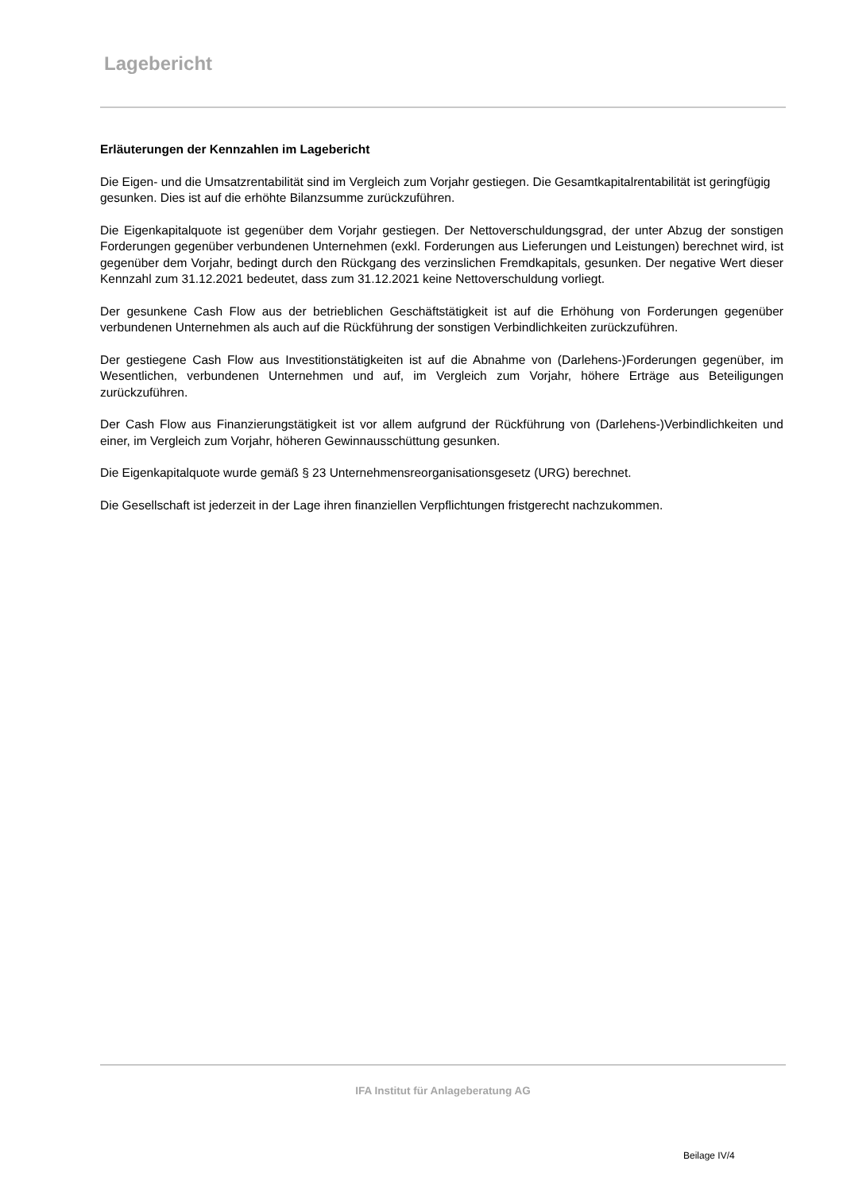Lagebericht
Erläuterungen der Kennzahlen im Lagebericht
Die Eigen- und die Umsatzrentabilität sind im Vergleich zum Vorjahr gestiegen. Die Gesamtkapitalrentabilität ist geringfügig gesunken. Dies ist auf die erhöhte Bilanzsumme zurückzuführen.
Die Eigenkapitalquote ist gegenüber dem Vorjahr gestiegen. Der Nettoverschuldungsgrad, der unter Abzug der sonstigen Forderungen gegenüber verbundenen Unternehmen (exkl. Forderungen aus Lieferungen und Leistungen) berechnet wird, ist gegenüber dem Vorjahr, bedingt durch den Rückgang des verzinslichen Fremdkapitals, gesunken. Der negative Wert dieser Kennzahl zum 31.12.2021 bedeutet, dass zum 31.12.2021 keine Nettoverschuldung vorliegt.
Der gesunkene Cash Flow aus der betrieblichen Geschäftstätigkeit ist auf die Erhöhung von Forderungen gegenüber verbundenen Unternehmen als auch auf die Rückführung der sonstigen Verbindlichkeiten zurückzuführen.
Der gestiegene Cash Flow aus Investitionstätigkeiten ist auf die Abnahme von (Darlehens-)Forderungen gegenüber, im Wesentlichen, verbundenen Unternehmen und auf, im Vergleich zum Vorjahr, höhere Erträge aus Beteiligungen zurückzuführen.
Der Cash Flow aus Finanzierungstätigkeit ist vor allem aufgrund der Rückführung von (Darlehens-)Verbindlichkeiten und einer, im Vergleich zum Vorjahr, höheren Gewinnausschüttung gesunken.
Die Eigenkapitalquote wurde gemäß § 23 Unternehmensreorganisationsgesetz (URG) berechnet.
Die Gesellschaft ist jederzeit in der Lage ihren finanziellen Verpflichtungen fristgerecht nachzukommen.
IFA Institut für Anlageberatung AG
Beilage IV/4